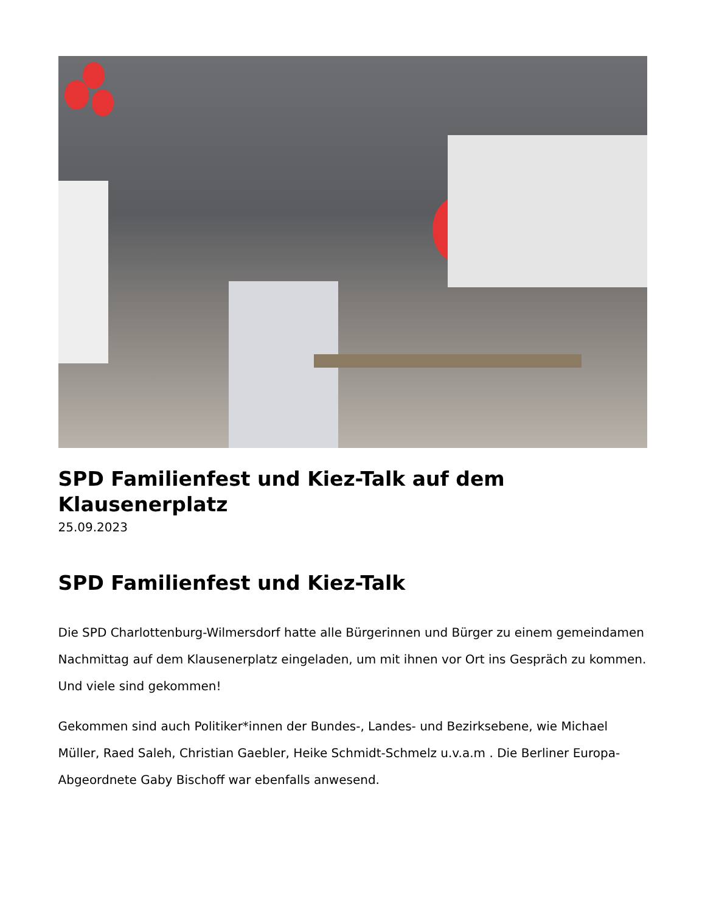SPD Familienfest und Kiez-Talk auf dem Klausenerplatz
25.09.2023
SPD Familienfest und Kiez-Talk
Die SPD Charlottenburg-Wilmersdorf hatte alle Bürgerinnen und Bürger zu einem gemeindamen Nachmittag auf dem Klausenerplatz eingeladen, um mit ihnen vor Ort ins Gespräch zu kommen. Und viele sind gekommen!
Gekommen sind auch Politiker*innen der Bundes-, Landes- und Bezirksebene, wie Michael Müller, Raed Saleh, Christian Gaebler, Heike Schmidt-Schmelz u.v.a.m . Die Berliner Europa-Abgeordnete Gaby Bischoff war ebenfalls anwesend.